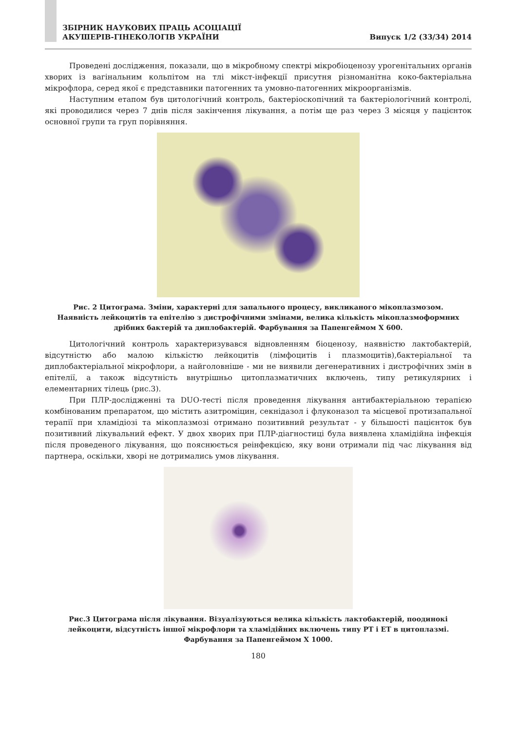ЗБІРНИК НАУКОВИХ ПРАЦЬ АСОЦІАЦІЇ
АКУШЕРІВ-ГІНЕКОЛОГІВ УКРАЇНИ
Випуск 1/2 (33/34) 2014
Проведені дослідження, показали, що в мікробному спектрі мікробіоценозу урогенітальних органів хворих із вагінальним кольпітом на тлі мікст-інфекції присутня різноманітна коко-бактеріальна мікрофлора, серед якої є представники патогенних та умовно-патогенних мікроорганізмів.
Наступним етапом був цитологічний контроль, бактеріоскопічний та бактеріологічний контролі, які проводилися через 7 днів після закінчення лікування, а потім ще раз через 3 місяця у пацієнток основної групи та груп порівняння.
Рис. 2 Цитограма. Зміни, характерні для запального процесу, викликаного мікоплазмозом.
Наявність лейкоцитів та епітелію з дистрофічними змінами, велика кількість мікоплазмоформних
дрібних бактерій та диплобактерій. Фарбування за Папенгеймом Х 600.
Цитологічний контроль характеризувався відновленням біоценозу, наявністю лактобактерій, відсутністю або малою кількістю лейкоцитів (лімфоцитів і плазмоцитів),бактеріальної та диплобактеріальної мікрофлори, а найголовніше - ми не виявили дегенеративних і дистрофічних змін в епітелії, а також відсутність внутрішньо цитоплазматичних включень, типу ретикулярних і елементарних тілець (рис.3).
При ПЛР-дослідженні та DUO-тесті після проведення лікування антибактеріальною терапією комбінованим препаратом, що містить азитроміцин, секнідазол і флуконазол та місцевої протизапальної терапії при хламідіозі та мікоплазмозі отримано позитивний результат - у більшості пацієнток був позитивний лікувальний ефект. У двох хворих при ПЛР-діагностиці була виявлена хламідійна інфекція після проведеного лікування, що пояснюється реінфекцією, яку вони отримали під час лікування від партнера, оскільки, хворі не дотримались умов лікування.
Рис.3 Цитограма після лікування. Візуалізуються велика кількість лактобактерій, поодинокі
лейкоцити, відсутність іншої мікрофлори та хламідійних включень типу РТ і ЕТ в цитоплазмі.
Фарбування за Папенгеймом Х 1000.
180